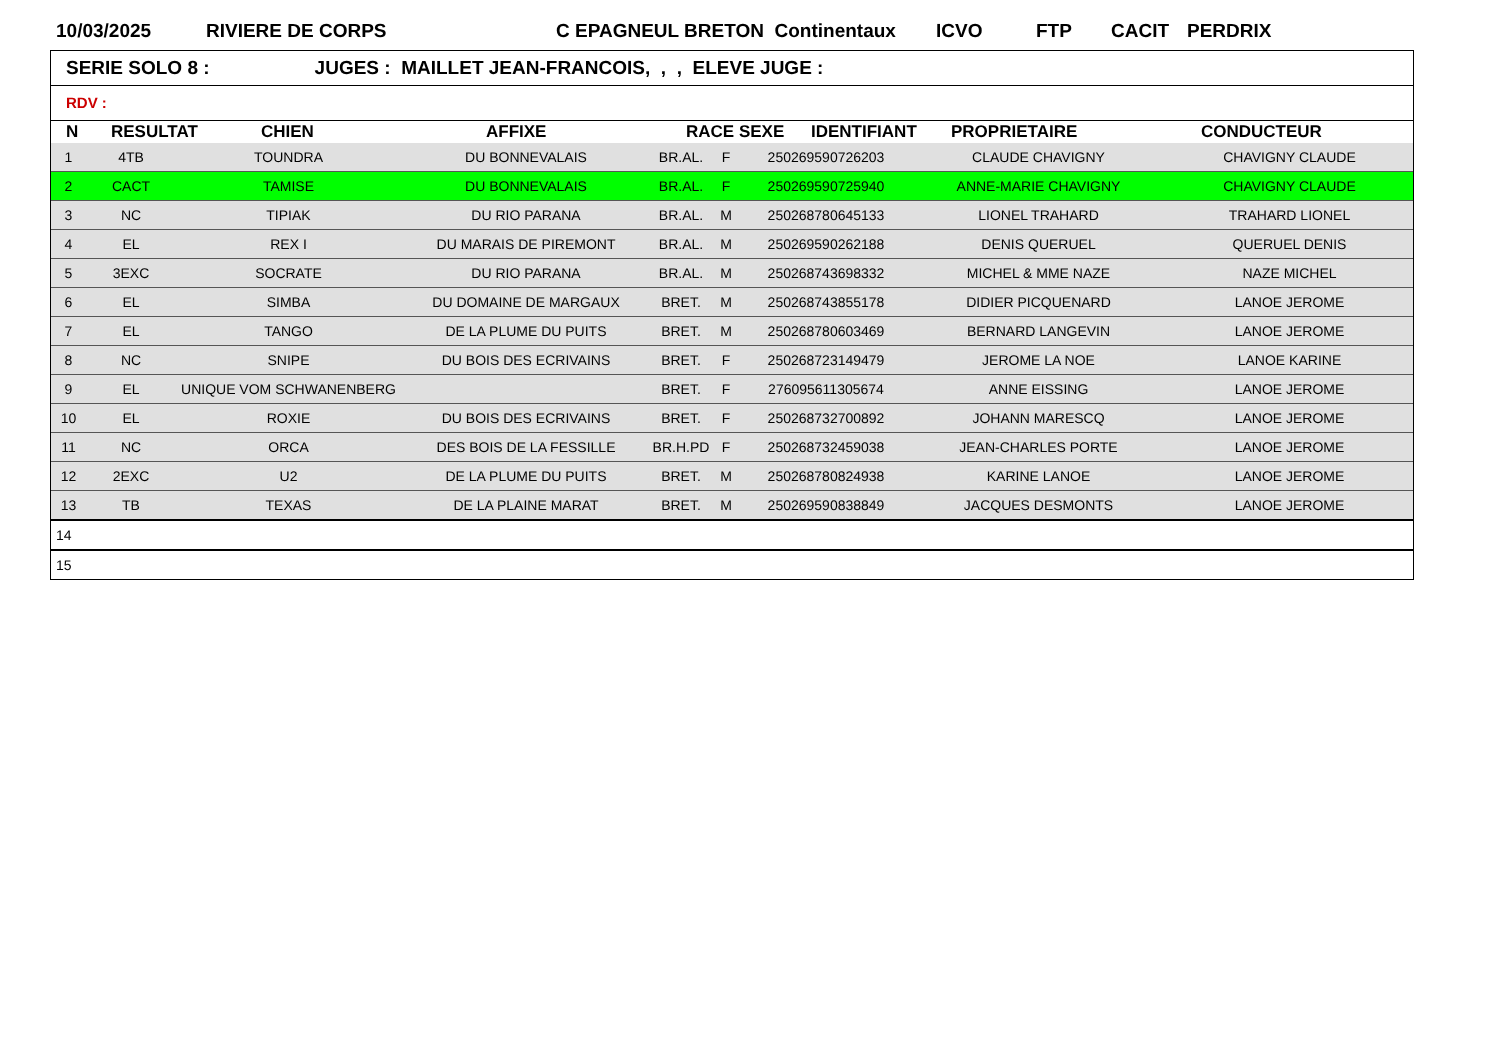10/03/2025 RIVIERE DE CORPS C EPAGNEUL BRETON Continentaux ICVO FTP CACIT PERDRIX
SERIE SOLO 8 : JUGES : MAILLET JEAN-FRANCOIS, , , ELEVE JUGE :
RDV :
| N | RESULTAT | CHIEN | AFFIXE | RACE SEXE | IDENTIFIANT | PROPRIETAIRE | CONDUCTEUR |
| --- | --- | --- | --- | --- | --- | --- | --- |
| 1 | 4TB | TOUNDRA | DU BONNEVALAIS | BR.AL. | F | 250269590726203 | CLAUDE CHAVIGNY | CHAVIGNY CLAUDE |
| 2 | CACT | TAMISE | DU BONNEVALAIS | BR.AL. | F | 250269590725940 | ANNE-MARIE CHAVIGNY | CHAVIGNY CLAUDE |
| 3 | NC | TIPIAK | DU RIO PARANA | BR.AL. | M | 250268780645133 | LIONEL TRAHARD | TRAHARD LIONEL |
| 4 | EL | REX I | DU MARAIS DE PIREMONT | BR.AL. | M | 250269590262188 | DENIS QUERUEL | QUERUEL DENIS |
| 5 | 3EXC | SOCRATE | DU RIO PARANA | BR.AL. | M | 250268743698332 | MICHEL & MME NAZE | NAZE MICHEL |
| 6 | EL | SIMBA | DU DOMAINE DE MARGAUX | BRET. | M | 250268743855178 | DIDIER PICQUENARD | LANOE JEROME |
| 7 | EL | TANGO | DE LA PLUME DU PUITS | BRET. | M | 250268780603469 | BERNARD LANGEVIN | LANOE JEROME |
| 8 | NC | SNIPE | DU BOIS DES ECRIVAINS | BRET. | F | 250268723149479 | JEROME LA NOE | LANOE KARINE |
| 9 | EL | UNIQUE VOM SCHWANENBERG | | BRET. | F | 276095611305674 | ANNE EISSING | LANOE JEROME |
| 10 | EL | ROXIE | DU BOIS DES ECRIVAINS | BRET. | F | 250268732700892 | JOHANN MARESCQ | LANOE JEROME |
| 11 | NC | ORCA | DES BOIS DE LA FESSILLE | BR.H.PD | F | 250268732459038 | JEAN-CHARLES PORTE | LANOE JEROME |
| 12 | 2EXC | U2 | DE LA PLUME DU PUITS | BRET. | M | 250268780824938 | KARINE LANOE | LANOE JEROME |
| 13 | TB | TEXAS | DE LA PLAINE MARAT | BRET. | M | 250269590838849 | JACQUES DESMONTS | LANOE JEROME |
| 14 | | | | | | | | |
| 15 | | | | | | | | |